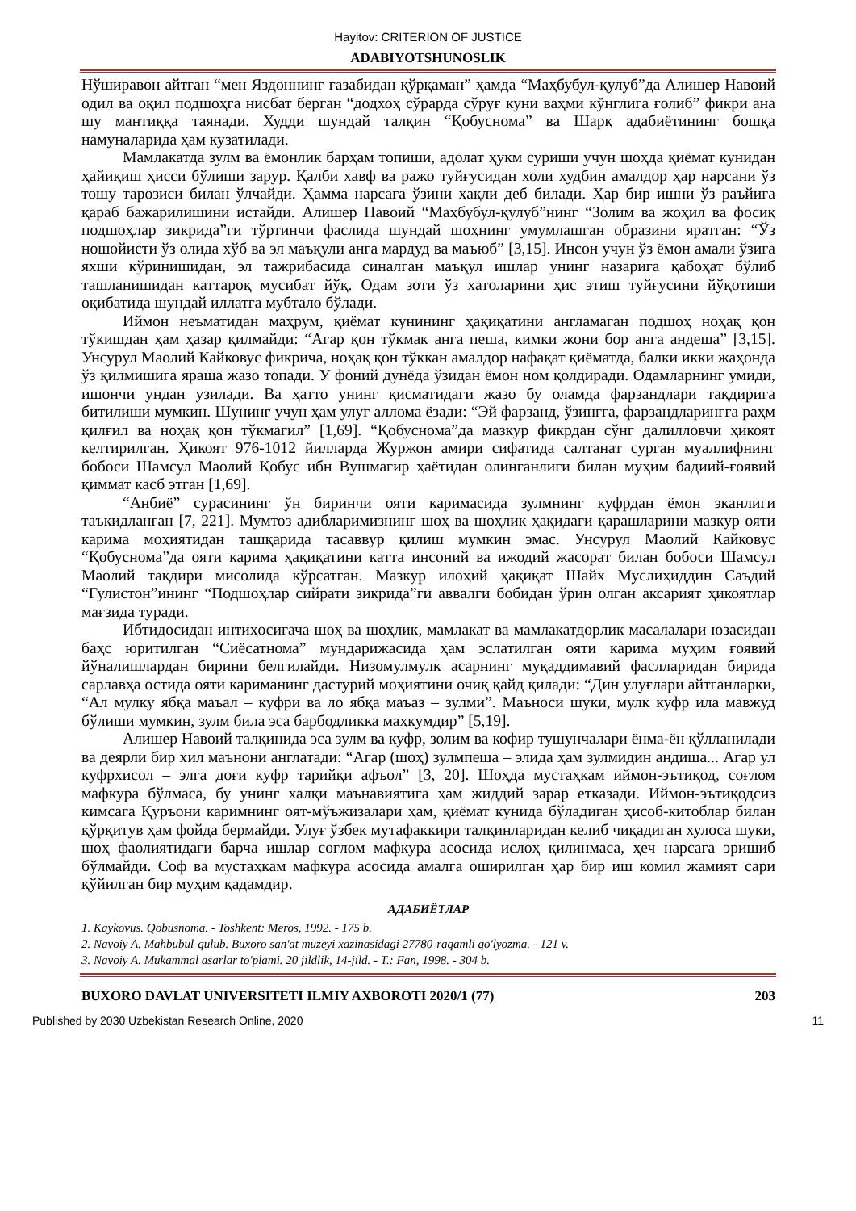Hayitov: CRITERION OF JUSTICE
ADABIYOTSHUNOSLIK
Нўширавон айтган “мен Яздоннинг ғазабидан қўрқаман” ҳамда “Маҳбубул-қулуб”да Алишер Навоий одил ва оқил подшоҳга нисбат берган “додхоҳ сўрарда сўруғ куни ваҳми кўнглига ғолиб” фикри ана шу мантиққа таянади. Худди шундай талқин “Қобуснома” ва Шарқ адабиётининг бошқа намуналарида ҳам кузатилади.
Мамлакатда зулм ва ёмонлик барҳам топиши, адолат ҳукм суриши учун шоҳда қиёмат кунидан ҳайиқиш ҳисси бўлиши зарур. Қалби хавф ва ражо туйғусидан холи худбин амалдор ҳар нарсани ўз тошу тарозиси билан ўлчайди. Ҳамма нарсага ўзини ҳақли деб билади. Ҳар бир ишни ўз раъйига қараб бажарилишини истайди. Алишер Навоий “Маҳбубул-қулуб”нинг “Золим ва жоҳил ва фосиқ подшоҳлар зикрида”ги тўртинчи фаслида шундай шоҳнинг умумлашган образини яратган: “Ўз ношойисти ўз олида хўб ва эл маъқули анга мардуд ва маъюб” [3,15]. Инсон учун ўз ёмон амали ўзига яхши кўринишидан, эл тажрибасида синалган маъқул ишлар унинг назарига қабоҳат бўлиб ташланишидан каттароқ мусибат йўқ. Одам зоти ўз хатоларини ҳис этиш туйғусини йўқотиши оқибатида шундай иллатга мубтало бўлади.
Иймон неъматидан маҳрум, қиёмат кунининг ҳақиқатини англамаган подшоҳ ноҳақ қон тўкишдан ҳам ҳазар қилмайди: “Агар қон тўкмак анга пеша, кимки жони бор анга андеша” [3,15]. Унсурул Маолий Кайковус фикрича, ноҳақ қон тўккан амалдор нафақат қиёматда, балки икки жаҳонда ўз қилмишига яраша жазо топади. У фоний дунёда ўзидан ёмон ном қолдиради. Одамларнинг умиди, ишончи ундан узилади. Ва ҳатто унинг қисматидаги жазо бу оламда фарзандлари тақдирига битилиши мумкин. Шунинг учун ҳам улуғ аллома ёзади: “Эй фарзанд, ўзингга, фарзандларингга раҳм қилғил ва ноҳақ қон тўкмагил” [1,69]. “Қобуснома”да мазкур фикрдан сўнг далилловчи ҳикоят келтирилган. Ҳикоят 976-1012 йилларда Журжон амири сифатида салтанат сурган муаллифнинг бобоси Шамсул Маолий Қобус ибн Вушмагир ҳаётидан олинганлиги билан муҳим бадиий-ғоявий қиммат касб этган [1,69].
“Анбиё” сурасининг ўн биринчи ояти каримасида зулмнинг куфрдан ёмон эканлиги таъкидланган [7, 221]. Мумтоз адибларимизнинг шоҳ ва шоҳлик ҳақидаги қарашларини мазкур ояти карима моҳиятидан ташқарида тасаввур қилиш мумкин эмас. Унсурул Маолий Кайковус “Қобуснома”да ояти карима ҳақиқатини катта инсоний ва ижодий жасорат билан бобоси Шамсул Маолий тақдири мисолида кўрсатган. Мазкур илоҳий ҳақиқат Шайх Муслиҳиддин Саъдий “Гулистон”ининг “Подшоҳлар сийрати зикрида”ги аввалги бобидан ўрин олган аксарият ҳикоятлар мағзида туради.
Ибтидосидан интиҳосигача шоҳ ва шоҳлик, мамлакат ва мамлакатдорлик масалалари юзасидан баҳс юритилган “Сиёсатнома” мундарижасида ҳам эслатилган ояти карима муҳим ғоявий йўналишлардан бирини белгилайди. Низомулмулк асарнинг муқаддимавий фаслларидан бирида сарлавҳа остида ояти кариманинг дастурий моҳиятини очиқ қайд қилади: “Дин улуғлари айтганларки, “Ал мулку ябқа маъал – куфри ва ло ябқа маъаз – зулми”. Маъноси шуки, мулк куфр ила мавжуд бўлиши мумкин, зулм била эса барбодликка маҳкумдир” [5,19].
Алишер Навоий талқинида эса зулм ва куфр, золим ва кофир тушунчалари ёнма-ён қўлланилади ва деярли бир хил маънони англатади: “Агар (шоҳ) зулмпеша – элида ҳам зулмидин андиша... Агар ул куфрхисол – элга доғи куфр тарийқи афъол” [3, 20]. Шоҳда мустаҳкам иймон-эътиқод, соғлом мафкура бўлмаса, бу унинг халқи маънавиятига ҳам жиддий зарар етказади. Иймон-эътиқодсиз кимсага Қуръони каримнинг оят-мўъжизалари ҳам, қиёмат кунида бўладиган ҳисоб-китоблар билан қўрқитув ҳам фойда бермайди. Улуғ ўзбек мутафаккири талқинларидан келиб чиқадиган хулоса шуки, шоҳ фаолиятидаги барча ишлар соғлом мафкура асосида ислоҳ қилинмаса, ҳеч нарсага эришиб бўлмайди. Соф ва мустаҳкам мафкура асосида амалга оширилган ҳар бир иш комил жамият сари қўйилган бир муҳим қадамдир.
АДАБИЁТЛАР
1. Kaykovus. Qobusnoma. - Toshkent: Meros, 1992. - 175 b.
2. Navoiy A. Mahbubul-qulub. Buxoro san'at muzeyi xazinasidagi 27780-raqamli qo'lyozma. - 121 v.
3. Navoiy A. Mukammal asarlar to'plami. 20 jildlik, 14-jild. - T.: Fan, 1998. - 304 b.
BUXORO DAVLAT UNIVERSITETI ILMIY AXBOROTI 2020/1 (77) 203
Published by 2030 Uzbekistan Research Online, 2020 11